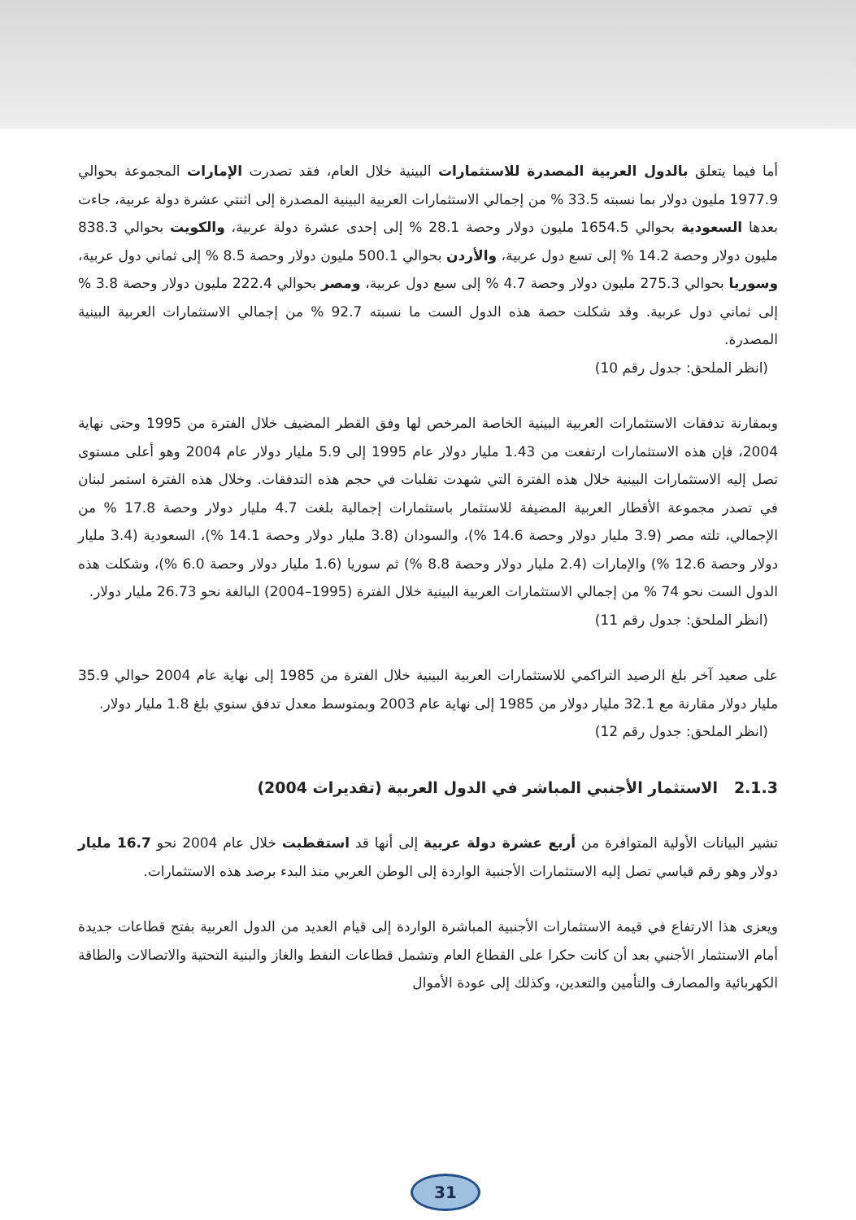أما فيما يتعلق بالدول العربية المصدرة للاستثمارات البينية خلال العام، فقد تصدرت الإمارات المجموعة بحوالي 1977.9 مليون دولار بما نسبته 33.5 % من إجمالي الاستثمارات العربية البينية المصدرة إلى اثنتي عشرة دولة عربية، جاءت بعدها السعودية بحوالي 1654.5 مليون دولار وحصة 28.1 % إلى إحدى عشرة دولة عربية، والكويت بحوالي 838.3 مليون دولار وحصة 14.2 % إلى تسع دول عربية، والأردن بحوالي 500.1 مليون دولار وحصة 8.5 % إلى ثماني دول عربية، وسوريا بحوالي 275.3 مليون دولار وحصة 4.7 % إلى سبع دول عربية، ومصر بحوالي 222.4 مليون دولار وحصة 3.8 % إلى ثماني دول عربية. وقد شكلت حصة هذه الدول الست ما نسبته 92.7 % من إجمالي الاستثمارات العربية البينية المصدرة.
(انظر الملحق: جدول رقم 10)
وبمقارنة تدفقات الاستثمارات العربية البينية الخاصة المرخص لها وفق القطر المضيف خلال الفترة من 1995 وحتى نهاية 2004، فإن هذه الاستثمارات ارتفعت من 1.43 مليار دولار عام 1995 إلى 5.9 مليار دولار عام 2004 وهو أعلى مستوى تصل إليه الاستثمارات البينية خلال هذه الفترة التي شهدت تقلبات في حجم هذه التدفقات. وخلال هذه الفترة استمر لبنان في تصدر مجموعة الأقطار العربية المضيفة للاستثمار باستثمارات إجمالية بلغت 4.7 مليار دولار وحصة 17.8 % من الإجمالي، تلته مصر (3.9 مليار دولار وحصة 14.6 %)، والسودان (3.8 مليار دولار وحصة 14.1 %)، السعودية (3.4 مليار دولار وحصة 12.6 %) والإمارات (2.4 مليار دولار وحصة 8.8 %) ثم سوريا (1.6 مليار دولار وحصة 6.0 %)، وشكلت هذه الدول الست نحو 74 % من إجمالي الاستثمارات العربية البينية خلال الفترة (1995–2004) البالغة نحو 26.73 مليار دولار.
(انظر الملحق: جدول رقم 11)
على صعيد آخر بلغ الرصيد التراكمي للاستثمارات العربية البينية خلال الفترة من 1985 إلى نهاية عام 2004 حوالي 35.9 مليار دولار مقارنة مع 32.1 مليار دولار من 1985 إلى نهاية عام 2003 وبمتوسط معدل تدفق سنوي بلغ 1.8 مليار دولار.
(انظر الملحق: جدول رقم 12)
2.1.3 الاستثمار الأجنبي المباشر في الدول العربية (تقديرات 2004)
تشير البيانات الأولية المتوافرة من أربع عشرة دولة عربية إلى أنها قد استقطبت خلال عام 2004 نحو 16.7 مليار دولار وهو رقم قياسي تصل إليه الاستثمارات الأجنبية الواردة إلى الوطن العربي منذ البدء برصد هذه الاستثمارات.
ويعزى هذا الارتفاع في قيمة الاستثمارات الأجنبية المباشرة الواردة إلى قيام العديد من الدول العربية بفتح قطاعات جديدة أمام الاستثمار الأجنبي بعد أن كانت حكرا على القطاع العام وتشمل قطاعات النفط والغاز والبنية التحتية والاتصالات والطاقة الكهربائية والمصارف والتأمين والتعدين، وكذلك إلى عودة الأموال
31